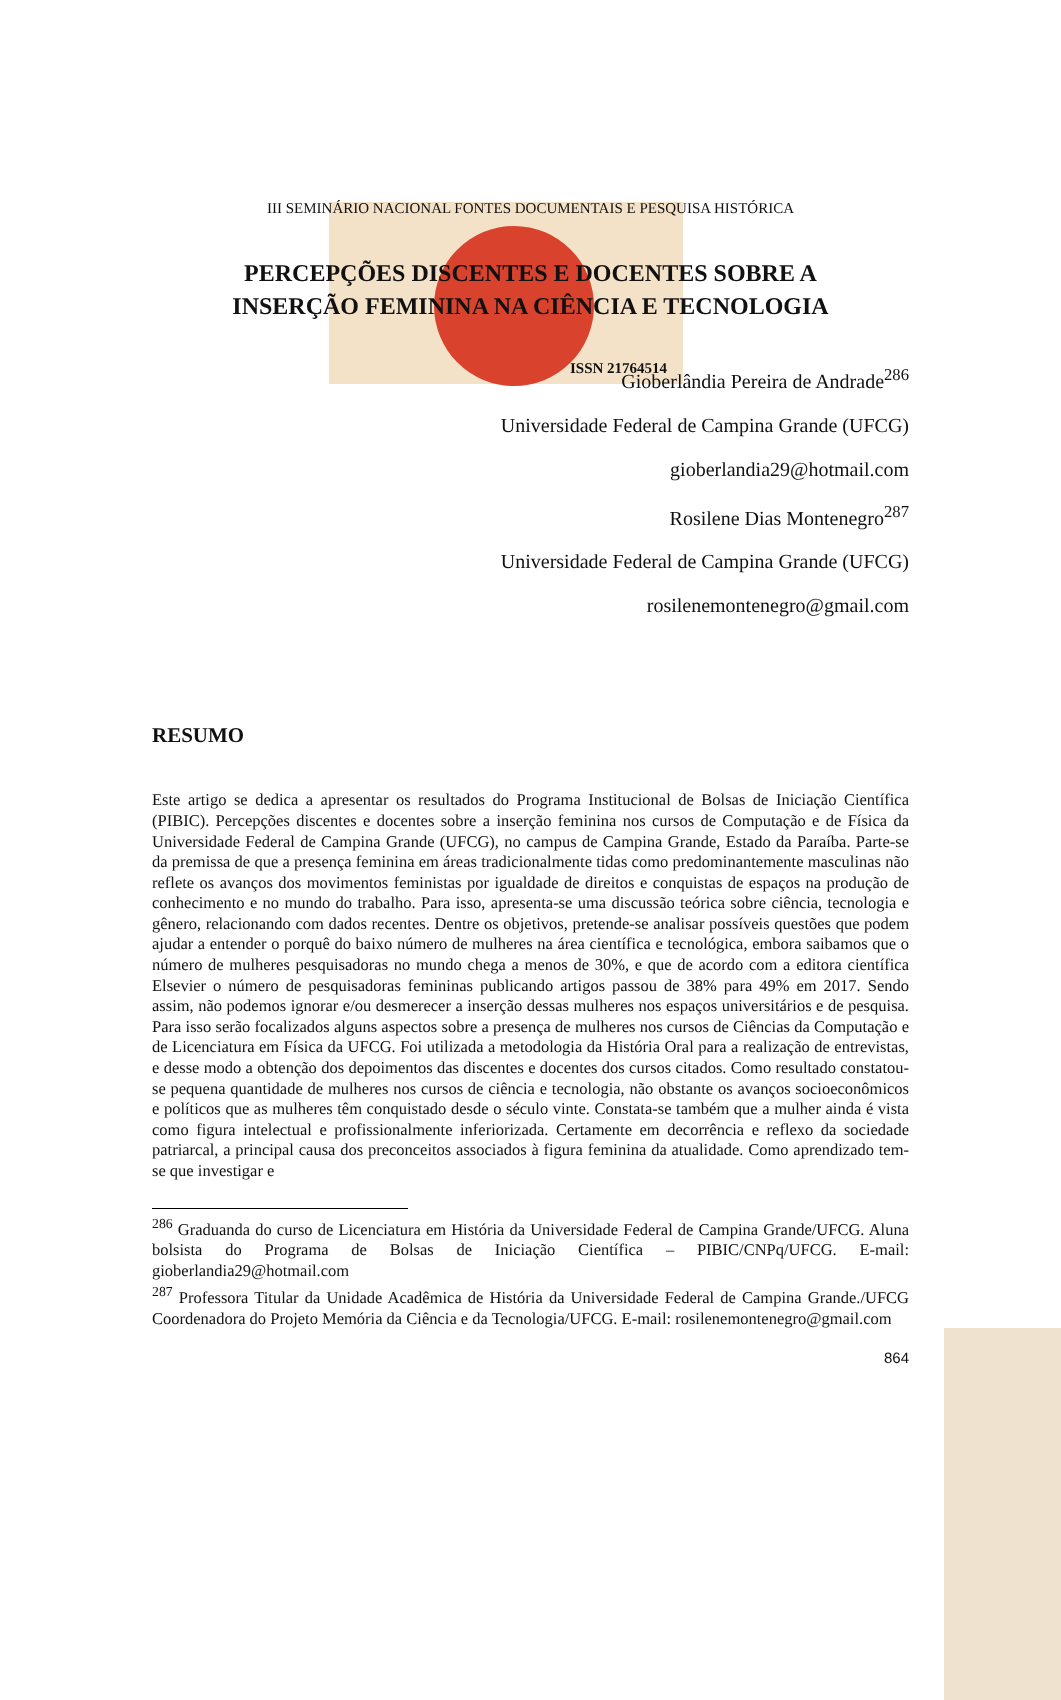ISSN 21764514
III SEMINÁRIO NACIONAL FONTES DOCUMENTAIS E PESQUISA HISTÓRICA
PERCEPÇÕES DISCENTES E DOCENTES SOBRE A
INSERÇÃO FEMININA NA CIÊNCIA E TECNOLOGIA
Gioberlândia Pereira de Andrade<sup>286</sup>
Universidade Federal de Campina Grande (UFCG)
gioberlandia29@hotmail.com
Rosilene Dias Montenegro<sup>287</sup>
Universidade Federal de Campina Grande (UFCG)
rosilenemontenegro@gmail.com
RESUMO
Este artigo se dedica a apresentar os resultados do Programa Institucional de Bolsas de Iniciação Científica (PIBIC). Percepções discentes e docentes sobre a inserção feminina nos cursos de Computação e de Física da Universidade Federal de Campina Grande (UFCG), no campus de Campina Grande, Estado da Paraíba. Parte-se da premissa de que a presença feminina em áreas tradicionalmente tidas como predominantemente masculinas não reflete os avanços dos movimentos feministas por igualdade de direitos e conquistas de espaços na produção de conhecimento e no mundo do trabalho. Para isso, apresenta-se uma discussão teórica sobre ciência, tecnologia e gênero, relacionando com dados recentes. Dentre os objetivos, pretende-se analisar possíveis questões que podem ajudar a entender o porquê do baixo número de mulheres na área científica e tecnológica, embora saibamos que o número de mulheres pesquisadoras no mundo chega a menos de 30%, e que de acordo com a editora científica Elsevier o número de pesquisadoras femininas publicando artigos passou de 38% para 49% em 2017. Sendo assim, não podemos ignorar e/ou desmerecer a inserção dessas mulheres nos espaços universitários e de pesquisa. Para isso serão focalizados alguns aspectos sobre a presença de mulheres nos cursos de Ciências da Computação e de Licenciatura em Física da UFCG. Foi utilizada a metodologia da História Oral para a realização de entrevistas, e desse modo a obtenção dos depoimentos das discentes e docentes dos cursos citados. Como resultado constatou-se pequena quantidade de mulheres nos cursos de ciência e tecnologia, não obstante os avanços socioeconômicos e políticos que as mulheres têm conquistado desde o século vinte. Constata-se também que a mulher ainda é vista como figura intelectual e profissionalmente inferiorizada. Certamente em decorrência e reflexo da sociedade patriarcal, a principal causa dos preconceitos associados à figura feminina da atualidade. Como aprendizado tem-se que investigar e
<sup>286</sup> Graduanda do curso de Licenciatura em História da Universidade Federal de Campina Grande/UFCG. Aluna bolsista do Programa de Bolsas de Iniciação Científica – PIBIC/CNPq/UFCG. E-mail: gioberlandia29@hotmail.com
<sup>287</sup> Professora Titular da Unidade Acadêmica de História da Universidade Federal de Campina Grande./UFCG Coordenadora do Projeto Memória da Ciência e da Tecnologia/UFCG. E-mail: rosilenemontenegro@gmail.com
864